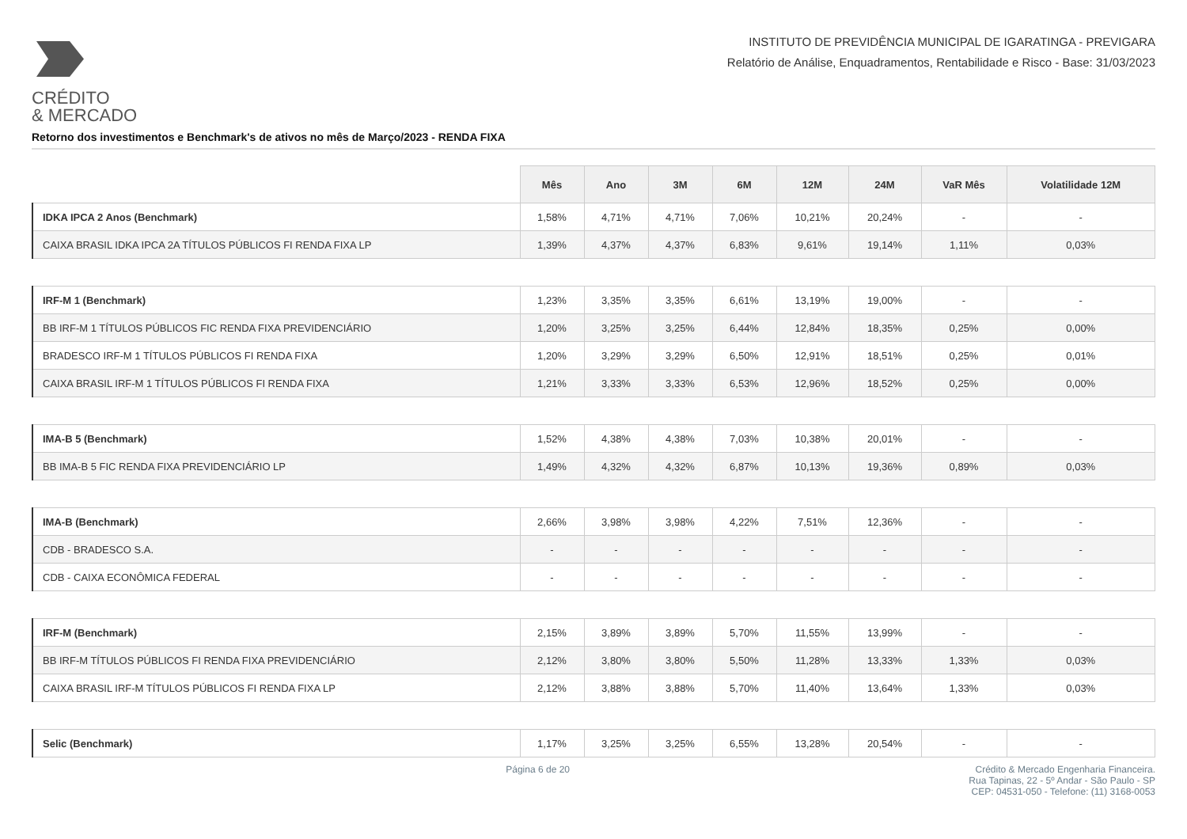CRÉDITO
& MERCADO
INSTITUTO DE PREVIDÊNCIA MUNICIPAL DE IGARATINGA - PREVIGARA
Relatório de Análise, Enquadramentos, Rentabilidade e Risco - Base: 31/03/2023
Retorno dos investimentos e Benchmark's de ativos no mês de Março/2023 - RENDA FIXA
| | Mês | Ano | 3M | 6M | 12M | 24M | VaR Mês | Volatilidade 12M |
| --- | --- | --- | --- | --- | --- | --- | --- | --- |
| IDKA IPCA 2 Anos (Benchmark) | 1,58% | 4,71% | 4,71% | 7,06% | 10,21% | 20,24% | - | - |
| CAIXA BRASIL IDKA IPCA 2A TÍTULOS PÚBLICOS FI RENDA FIXA LP | 1,39% | 4,37% | 4,37% | 6,83% | 9,61% | 19,14% | 1,11% | 0,03% |
| IRF-M 1 (Benchmark) | 1,23% | 3,35% | 3,35% | 6,61% | 13,19% | 19,00% | - | - |
| BB IRF-M 1 TÍTULOS PÚBLICOS FIC RENDA FIXA PREVIDENCIÁRIO | 1,20% | 3,25% | 3,25% | 6,44% | 12,84% | 18,35% | 0,25% | 0,00% |
| BRADESCO IRF-M 1 TÍTULOS PÚBLICOS FI RENDA FIXA | 1,20% | 3,29% | 3,29% | 6,50% | 12,91% | 18,51% | 0,25% | 0,01% |
| CAIXA BRASIL IRF-M 1 TÍTULOS PÚBLICOS FI RENDA FIXA | 1,21% | 3,33% | 3,33% | 6,53% | 12,96% | 18,52% | 0,25% | 0,00% |
| IMA-B 5 (Benchmark) | 1,52% | 4,38% | 4,38% | 7,03% | 10,38% | 20,01% | - | - |
| BB IMA-B 5 FIC RENDA FIXA PREVIDENCIÁRIO LP | 1,49% | 4,32% | 4,32% | 6,87% | 10,13% | 19,36% | 0,89% | 0,03% |
| IMA-B (Benchmark) | 2,66% | 3,98% | 3,98% | 4,22% | 7,51% | 12,36% | - | - |
| CDB - BRADESCO S.A. | - | - | - | - | - | - | - | - |
| CDB - CAIXA ECONÔMICA FEDERAL | - | - | - | - | - | - | - | - |
| IRF-M (Benchmark) | 2,15% | 3,89% | 3,89% | 5,70% | 11,55% | 13,99% | - | - |
| BB IRF-M TÍTULOS PÚBLICOS FI RENDA FIXA PREVIDENCIÁRIO | 2,12% | 3,80% | 3,80% | 5,50% | 11,28% | 13,33% | 1,33% | 0,03% |
| CAIXA BRASIL IRF-M TÍTULOS PÚBLICOS FI RENDA FIXA LP | 2,12% | 3,88% | 3,88% | 5,70% | 11,40% | 13,64% | 1,33% | 0,03% |
| Selic (Benchmark) | 1,17% | 3,25% | 3,25% | 6,55% | 13,28% | 20,54% | - | - |
Página 6 de 20 Crédito & Mercado Engenharia Financeira.
Rua Tapinas, 22 - 5º Andar - São Paulo - SP
CEP: 04531-050 - Telefone: (11) 3168-0053